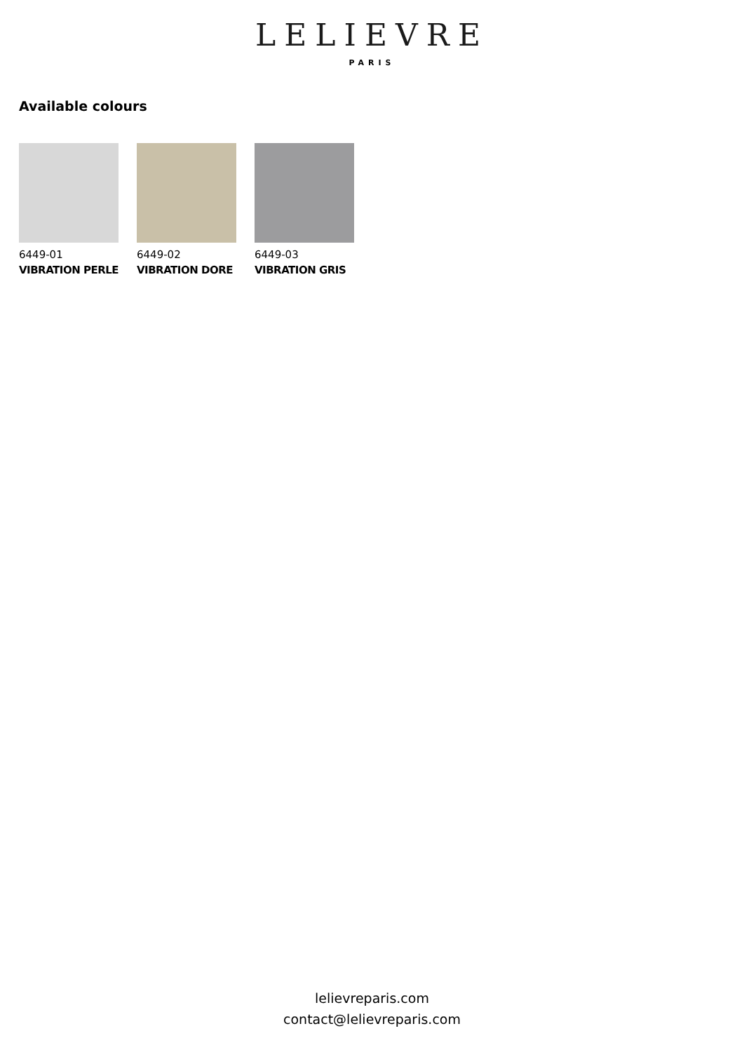LELIEVRE
PARIS
Available colours
6449-01
VIBRATION PERLE
6449-02
VIBRATION DORE
6449-03
VIBRATION GRIS
lelievreparis.com
contact@lelievreparis.com